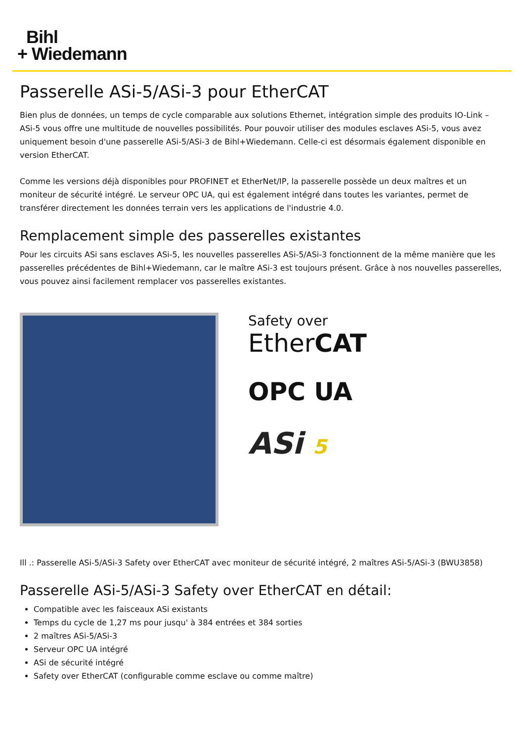Bihl
+ Wiedemann
Passerelle ASi-5/ASi-3 pour EtherCAT
Bien plus de données, un temps de cycle comparable aux solutions Ethernet, intégration simple des produits IO-Link – ASi-5 vous offre une multitude de nouvelles possibilités. Pour pouvoir utiliser des modules esclaves ASi-5, vous avez uniquement besoin d'une passerelle ASi-5/ASi-3 de Bihl+Wiedemann. Celle-ci est désormais également disponible en version EtherCAT.
Comme les versions déjà disponibles pour PROFINET et EtherNet/IP, la passerelle possède un deux maîtres et un moniteur de sécurité intégré. Le serveur OPC UA, qui est également intégré dans toutes les variantes, permet de transférer directement les données terrain vers les applications de l'industrie 4.0.
Remplacement simple des passerelles existantes
Pour les circuits ASi sans esclaves ASi-5, les nouvelles passerelles ASi-5/ASi-3 fonctionnent de la même manière que les passerelles précédentes de Bihl+Wiedemann, car le maître ASi-3 est toujours présent. Grâce à nos nouvelles passerelles, vous pouvez ainsi facilement remplacer vos passerelles existantes.
Safety over
EtherCAT
OPC UA
ASi 5
Ill .: Passerelle ASi-5/ASi-3 Safety over EtherCAT avec moniteur de sécurité intégré, 2 maîtres ASi-5/ASi-3 (BWU3858)
Passerelle ASi-5/ASi-3 Safety over EtherCAT en détail:
Compatible avec les faisceaux ASi existants
Temps du cycle de 1,27 ms pour jusqu' à 384 entrées et 384 sorties
2 maîtres ASi-5/ASi-3
Serveur OPC UA intégré
ASi de sécurité intégré
Safety over EtherCAT (configurable comme esclave ou comme maître)